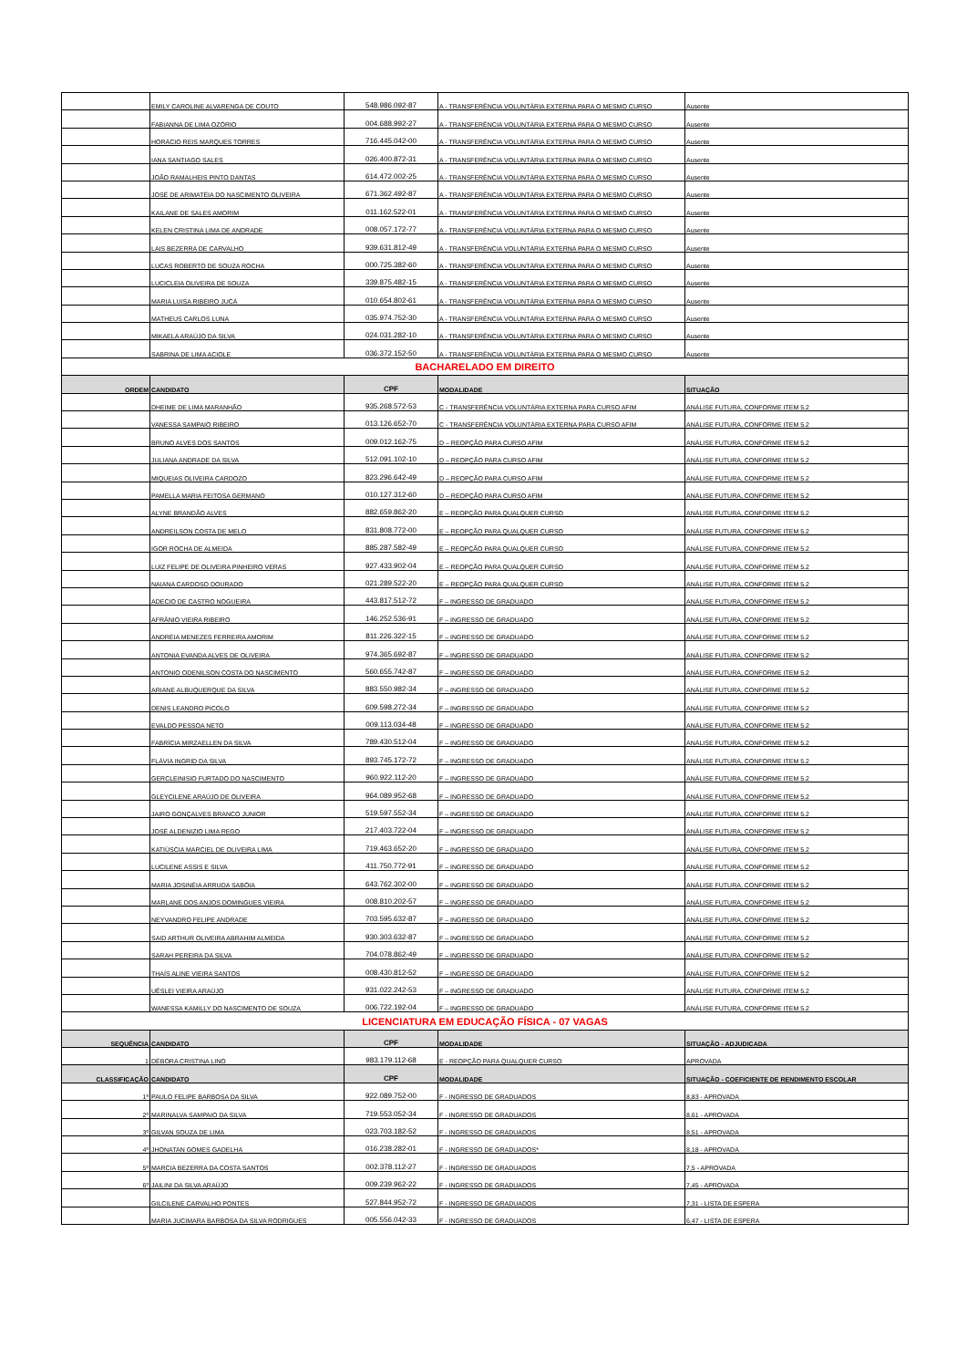| | EMILY CAROLINE ALVARENGA DE COUTO | 548.986.092-87 | A - TRANSFERÊNCIA VOLUNTÁRIA EXTERNA PARA O MESMO CURSO | Ausente |
| | FABIANNA DE LIMA OZÓRIO | 004.688.992-27 | A - TRANSFERÊNCIA VOLUNTÁRIA EXTERNA PARA O MESMO CURSO | Ausente |
| | HORÁCIO REIS MARQUES TORRES | 716.445.042-00 | A - TRANSFERÊNCIA VOLUNTÁRIA EXTERNA PARA O MESMO CURSO | Ausente |
| | IANA SANTIAGO SALES | 026.400.872-31 | A - TRANSFERÊNCIA VOLUNTÁRIA EXTERNA PARA O MESMO CURSO | Ausente |
| | JOÃO RAMALHEIS PINTO DANTAS | 614.472.002-25 | A - TRANSFERÊNCIA VOLUNTÁRIA EXTERNA PARA O MESMO CURSO | Ausente |
| | JOSÉ DE ARIMATÉIA DO NASCIMENTO OLIVEIRA | 671.362.492-87 | A - TRANSFERÊNCIA VOLUNTÁRIA EXTERNA PARA O MESMO CURSO | Ausente |
| | KAILANE DE SALES AMORIM | 011.162.522-01 | A - TRANSFERÊNCIA VOLUNTÁRIA EXTERNA PARA O MESMO CURSO | Ausente |
| | KELEN CRISTINA LIMA DE ANDRADE | 008.057.172-77 | A - TRANSFERÊNCIA VOLUNTÁRIA EXTERNA PARA O MESMO CURSO | Ausente |
| | LAIS BEZERRA DE CARVALHO | 939.631.812-49 | A - TRANSFERÊNCIA VOLUNTÁRIA EXTERNA PARA O MESMO CURSO | Ausente |
| | LUCAS ROBERTO DE SOUZA ROCHA | 000.725.382-60 | A - TRANSFERÊNCIA VOLUNTÁRIA EXTERNA PARA O MESMO CURSO | Ausente |
| | LUCICLEIA OLIVEIRA DE SOUZA | 339.875.482-15 | A - TRANSFERÊNCIA VOLUNTÁRIA EXTERNA PARA O MESMO CURSO | Ausente |
| | MARIA LUISA RIBEIRO JUCÁ | 010.654.802-61 | A - TRANSFERÊNCIA VOLUNTÁRIA EXTERNA PARA O MESMO CURSO | Ausente |
| | MATHEUS CARLOS LUNA | 035.974.752-30 | A - TRANSFERÊNCIA VOLUNTÁRIA EXTERNA PARA O MESMO CURSO | Ausente |
| | MIKAELA ARAÚJO DA SILVA | 024.031.282-10 | A - TRANSFERÊNCIA VOLUNTÁRIA EXTERNA PARA O MESMO CURSO | Ausente |
| | SABRINA DE LIMA ACIOLE | 036.372.152-50 | A - TRANSFERÊNCIA VOLUNTÁRIA EXTERNA PARA O MESMO CURSO | Ausente |
| BACHARELADO EM DIREITO | | | | |
| ORDEM | CANDIDATO | CPF | MODALIDADE | SITUAÇÃO |
| | DHEIME DE LIMA MARANHÃO | 935.268.572-53 | C - TRANSFERÊNCIA VOLUNTÁRIA EXTERNA PARA CURSO AFIM | ANÁLISE FUTURA, CONFORME ITEM 5.2 |
| | VANESSA SAMPAIO RIBEIRO | 013.126.652-70 | C - TRANSFERÊNCIA VOLUNTÁRIA EXTERNA PARA CURSO AFIM | ANÁLISE FUTURA, CONFORME ITEM 5.2 |
| | BRUNO ALVES DOS SANTOS | 009.012.162-75 | D – REOPÇÃO PARA CURSO AFIM | ANÁLISE FUTURA, CONFORME ITEM 5.2 |
| | JULIANA ANDRADE DA SILVA | 512.091.102-10 | D – REOPÇÃO PARA CURSO AFIM | ANÁLISE FUTURA, CONFORME ITEM 5.2 |
| | MIQUEIAS OLIVEIRA CARDOZO | 823.296.642-49 | D – REOPÇÃO PARA CURSO AFIM | ANÁLISE FUTURA, CONFORME ITEM 5.2 |
| | PAMELLA MARIA FEITOSA GERMANO | 010.127.312-60 | D – REOPÇÃO PARA CURSO AFIM | ANÁLISE FUTURA, CONFORME ITEM 5.2 |
| | ALYNE BRANDÃO ALVES | 882.659.862-20 | E – REOPÇÃO PARA QUALQUER CURSO | ANÁLISE FUTURA, CONFORME ITEM 5.2 |
| | ANDREILSON COSTA DE MELO | 831.808.772-00 | E – REOPÇÃO PARA QUALQUER CURSO | ANÁLISE FUTURA, CONFORME ITEM 5.2 |
| | IGOR ROCHA DE ALMEIDA | 885.287.582-49 | E – REOPÇÃO PARA QUALQUER CURSO | ANÁLISE FUTURA, CONFORME ITEM 5.2 |
| | LUIZ FELIPE DE OLIVEIRA PINHEIRO VERAS | 927.433.902-04 | E – REOPÇÃO PARA QUALQUER CURSO | ANÁLISE FUTURA, CONFORME ITEM 5.2 |
| | NAIANA CARDOSO DOURADO | 021.289.522-20 | E – REOPÇÃO PARA QUALQUER CURSO | ANÁLISE FUTURA, CONFORME ITEM 5.2 |
| | ADECIO DE CASTRO NOGUEIRA | 443.817.512-72 | F – INGRESSO DE GRADUADO | ANÁLISE FUTURA, CONFORME ITEM 5.2 |
| | AFRÂNIO VIEIRA RIBEIRO | 146.252.536-91 | F – INGRESSO DE GRADUADO | ANÁLISE FUTURA, CONFORME ITEM 5.2 |
| | ANDRÉIA MENEZES FERREIRA AMORIM | 811.226.322-15 | F – INGRESSO DE GRADUADO | ANÁLISE FUTURA, CONFORME ITEM 5.2 |
| | ANTONIA EVANDA ALVES DE OLIVEIRA | 974.365.692-87 | F – INGRESSO DE GRADUADO | ANÁLISE FUTURA, CONFORME ITEM 5.2 |
| | ANTONIO ODENILSON COSTA DO NASCIMENTO | 560.655.742-87 | F – INGRESSO DE GRADUADO | ANÁLISE FUTURA, CONFORME ITEM 5.2 |
| | ARIANE ALBUQUERQUE DA SILVA | 883.550.982-34 | F – INGRESSO DE GRADUADO | ANÁLISE FUTURA, CONFORME ITEM 5.2 |
| | DENIS LEANDRO PICOLO | 609.598.272-34 | F – INGRESSO DE GRADUADO | ANÁLISE FUTURA, CONFORME ITEM 5.2 |
| | EVALDO PESSOA NETO | 009.113.034-48 | F – INGRESSO DE GRADUADO | ANÁLISE FUTURA, CONFORME ITEM 5.2 |
| | FABRÍCIA MIRZAELLEN DA SILVA | 789.430.512-04 | F – INGRESSO DE GRADUADO | ANÁLISE FUTURA, CONFORME ITEM 5.2 |
| | FLÁVIA INGRID DA SILVA | 893.745.172-72 | F – INGRESSO DE GRADUADO | ANÁLISE FUTURA, CONFORME ITEM 5.2 |
| | GERCLEINISIO FURTADO DO NASCIMENTO | 960.922.112-20 | F – INGRESSO DE GRADUADO | ANÁLISE FUTURA, CONFORME ITEM 5.2 |
| | GLEYCILENE ARAÚJO DE OLIVEIRA | 964.089.952-68 | F – INGRESSO DE GRADUADO | ANÁLISE FUTURA, CONFORME ITEM 5.2 |
| | JAIRO GONÇALVES BRANCO JUNIOR | 519.597.552-34 | F – INGRESSO DE GRADUADO | ANÁLISE FUTURA, CONFORME ITEM 5.2 |
| | JOSÉ ALDENIZIO LIMA REGO | 217.403.722-04 | F – INGRESSO DE GRADUADO | ANÁLISE FUTURA, CONFORME ITEM 5.2 |
| | KATIÚSCIA MARCIEL DE OLIVEIRA LIMA | 719.463.652-20 | F – INGRESSO DE GRADUADO | ANÁLISE FUTURA, CONFORME ITEM 5.2 |
| | LUCILENE ASSIS E SILVA | 411.750.772-91 | F – INGRESSO DE GRADUADO | ANÁLISE FUTURA, CONFORME ITEM 5.2 |
| | MARIA JOSINÉIA ARRUDA SABÓIA | 643.762.302-00 | F – INGRESSO DE GRADUADO | ANÁLISE FUTURA, CONFORME ITEM 5.2 |
| | MARLANE DOS ANJOS DOMINGUES VIEIRA | 008.810.202-57 | F – INGRESSO DE GRADUADO | ANÁLISE FUTURA, CONFORME ITEM 5.2 |
| | NEYVANDRO FELIPE ANDRADE | 703.595.632-87 | F – INGRESSO DE GRADUADO | ANÁLISE FUTURA, CONFORME ITEM 5.2 |
| | SAID ARTHUR OLIVEIRA ABRAHIM ALMEIDA | 930.303.632-87 | F – INGRESSO DE GRADUADO | ANÁLISE FUTURA, CONFORME ITEM 5.2 |
| | SARAH PEREIRA DA SILVA | 704.078.862-49 | F – INGRESSO DE GRADUADO | ANÁLISE FUTURA, CONFORME ITEM 5.2 |
| | THAÍS ALINE VIEIRA SANTOS | 008.430.812-52 | F – INGRESSO DE GRADUADO | ANÁLISE FUTURA, CONFORME ITEM 5.2 |
| | UÊSLEI VIEIRA ARAÚJO | 931.022.242-53 | F – INGRESSO DE GRADUADO | ANÁLISE FUTURA, CONFORME ITEM 5.2 |
| | WANESSA KAMILLY DO NASCIMENTO DE SOUZA | 006.722.192-04 | F – INGRESSO DE GRADUADO | ANÁLISE FUTURA, CONFORME ITEM 5.2 |
| LICENCIATURA EM EDUCAÇÃO FÍSICA - 07 VAGAS | | | | |
| SEQUÊNCIA | CANDIDATO | CPF | MODALIDADE | SITUAÇÃO - ADJUDICADA |
| 1 | DÉBORA CRISTINA LINO | 983.179.112-68 | E - REOPÇÃO PARA QUALQUER CURSO | APROVADA |
| CLASSIFICAÇÃO | CANDIDATO | CPF | MODALIDADE | SITUAÇÃO - COEFICIENTE DE RENDIMENTO ESCOLAR |
| 1º | PAULO FELIPE BARBOSA DA SILVA | 922.089.752-00 | F - INGRESSO DE GRADUADOS | 8,83 - APROVADA |
| 2º | MARINALVA SAMPAIO DA SILVA | 719.553.052-34 | F - INGRESSO DE GRADUADOS | 8,61 - APROVADA |
| 3º | GILVAN SOUZA DE LIMA | 023.703.182-52 | F - INGRESSO DE GRADUADOS | 8,51 - APROVADA |
| 4º | JHONATAN GOMES GADELHA | 016.238.282-01 | F - INGRESSO DE GRADUADOS* | 8,18 - APROVADA |
| 5º | MARCIA BEZERRA DA COSTA SANTOS | 002.378.112-27 | F - INGRESSO DE GRADUADOS | 7,5 - APROVADA |
| 6º | JAILINI DA SILVA ARAÚJO | 009.239.962-22 | F - INGRESSO DE GRADUADOS | 7,45 - APROVADA |
| | GILCILENE CARVALHO PONTES | 527.844.952-72 | F - INGRESSO DE GRADUADOS | 7,31 - LISTA DE ESPERA |
| | MARIA JUCIMARA BARBOSA DA SILVA RODRIGUES | 005.556.042-33 | F - INGRESSO DE GRADUADOS | 6,47 - LISTA DE ESPERA |